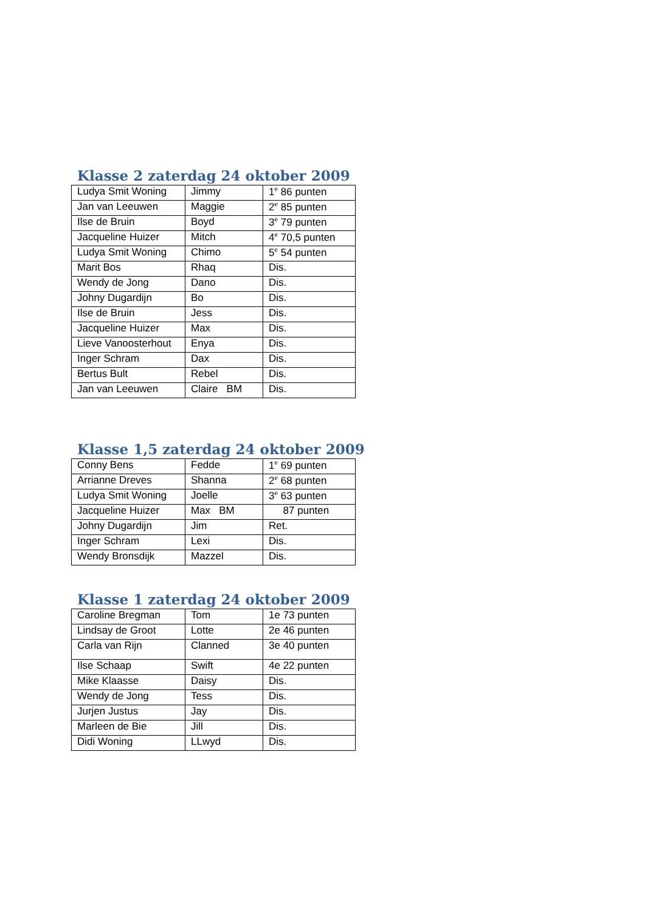Klasse 2 zaterdag 24 oktober 2009
| Ludya Smit Woning | Jimmy | 1<sup>e</sup> 86 punten |
| Jan van Leeuwen | Maggie | 2<sup>e</sup> 85 punten |
| Ilse de Bruin | Boyd | 3<sup>e</sup> 79 punten |
| Jacqueline Huizer | Mitch | 4<sup>e</sup> 70,5 punten |
| Ludya Smit Woning | Chimo | 5<sup>e</sup> 54 punten |
| Marit Bos | Rhaq | Dis. |
| Wendy de Jong | Dano | Dis. |
| Johny Dugardijn | Bo | Dis. |
| Ilse de Bruin | Jess | Dis. |
| Jacqueline Huizer | Max | Dis. |
| Lieve Vanoosterhout | Enya | Dis. |
| Inger Schram | Dax | Dis. |
| Bertus Bult | Rebel | Dis. |
| Jan van Leeuwen | Claire BM | Dis. |
Klasse 1,5 zaterdag 24 oktober 2009
| Conny Bens | Fedde | 1<sup>e</sup> 69 punten |
| Arrianne Dreves | Shanna | 2<sup>e</sup> 68 punten |
| Ludya Smit Woning | Joelle | 3<sup>e</sup> 63 punten |
| Jacqueline Huizer | Max BM | 87 punten |
| Johny Dugardijn | Jim | Ret. |
| Inger Schram | Lexi | Dis. |
| Wendy Bronsdijk | Mazzel | Dis. |
Klasse 1 zaterdag 24 oktober 2009
| Caroline Bregman | Tom | 1e 73 punten |
| Lindsay de Groot | Lotte | 2e 46 punten |
| Carla van Rijn | Clanned | 3e 40 punten |
| Ilse Schaap | Swift | 4e 22 punten |
| Mike Klaasse | Daisy | Dis. |
| Wendy de Jong | Tess | Dis. |
| Jurjen Justus | Jay | Dis. |
| Marleen de Bie | Jill | Dis. |
| Didi Woning | LLwyd | Dis. |